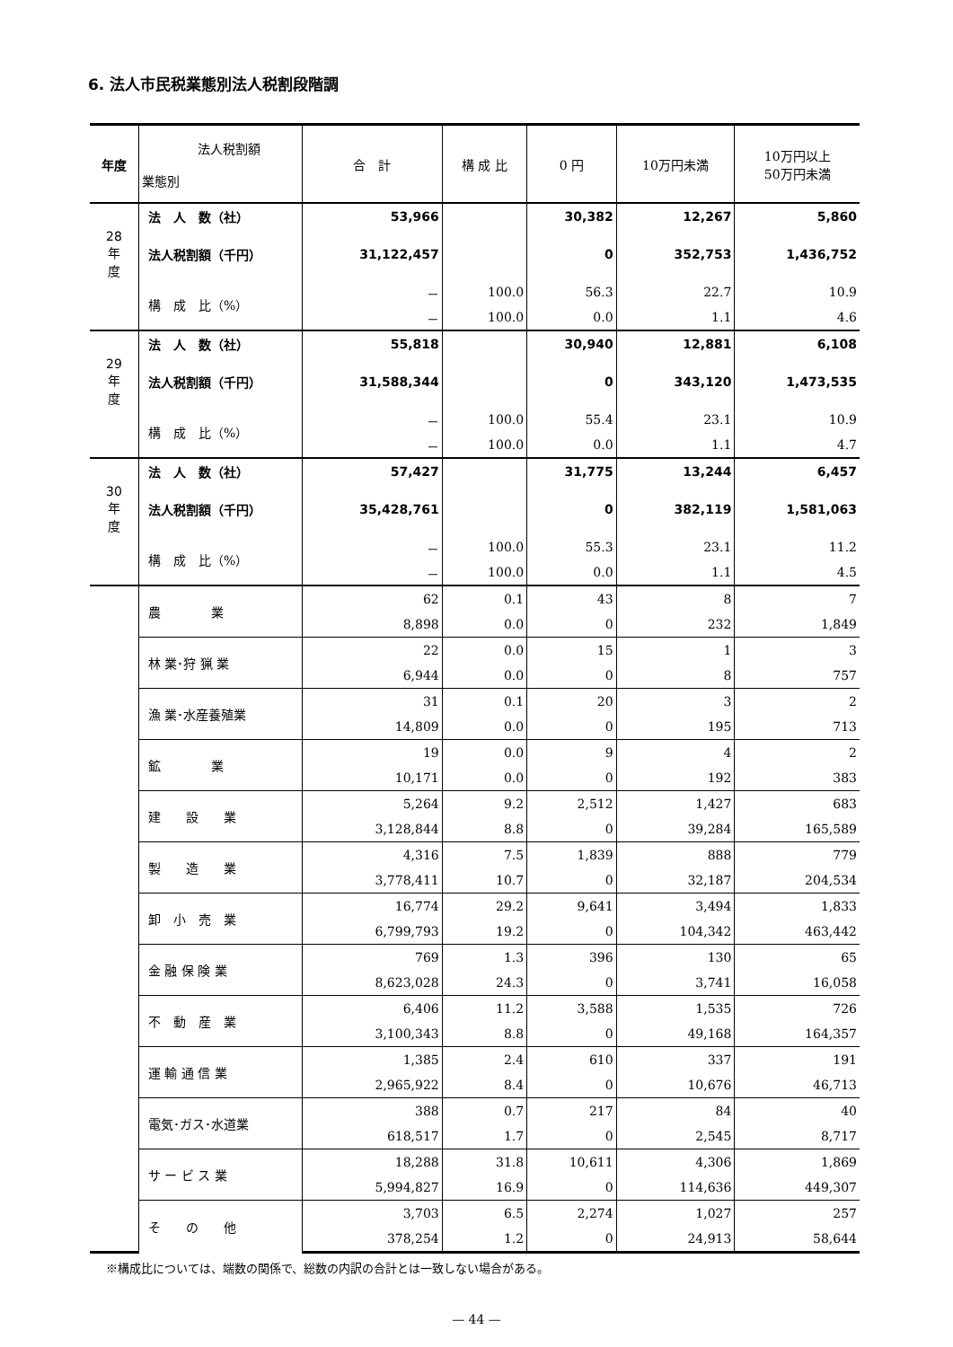6. 法人市民税業態別法人税割段階調
| 年度 | 法人税割額 業態別 | 合 計 | 構 成 比 | 0 円 | 10万円未満 | 10万円以上 50万円未満 |
| --- | --- | --- | --- | --- | --- | --- |
| | 法 人 数（社） | 53,966 | | 30,382 | 12,267 | 5,860 |
| 28 年 度 | 法人税割額（千円） | 31,122,457 | | 0 | 352,753 | 1,436,752 |
| | 構 成 比（%） | － | 100.0 | 56.3 | 22.7 | 10.9 |
| | | － | 100.0 | 0.0 | 1.1 | 4.6 |
| | 法 人 数（社） | 55,818 | | 30,940 | 12,881 | 6,108 |
| 29 年 度 | 法人税割額（千円） | 31,588,344 | | 0 | 343,120 | 1,473,535 |
| | 構 成 比（%） | － | 100.0 | 55.4 | 23.1 | 10.9 |
| | | － | 100.0 | 0.0 | 1.1 | 4.7 |
| | 法 人 数（社） | 57,427 | | 31,775 | 13,244 | 6,457 |
| 30 年 度 | 法人税割額（千円） | 35,428,761 | | 0 | 382,119 | 1,581,063 |
| | 構 成 比（%） | － | 100.0 | 55.3 | 23.1 | 11.2 |
| | | － | 100.0 | 0.0 | 1.1 | 4.5 |
| | 農 業 | 62 | 0.1 | 43 | 8 | 7 |
| | | 8,898 | 0.0 | 0 | 232 | 1,849 |
| | 林 業･狩 猟 業 | 22 | 0.0 | 15 | 1 | 3 |
| | | 6,944 | 0.0 | 0 | 8 | 757 |
| | 漁 業･水産養殖業 | 31 | 0.1 | 20 | 3 | 2 |
| | | 14,809 | 0.0 | 0 | 195 | 713 |
| | 鉱 業 | 19 | 0.0 | 9 | 4 | 2 |
| | | 10,171 | 0.0 | 0 | 192 | 383 |
| | 建 設 業 | 5,264 | 9.2 | 2,512 | 1,427 | 683 |
| | | 3,128,844 | 8.8 | 0 | 39,284 | 165,589 |
| | 製 造 業 | 4,316 | 7.5 | 1,839 | 888 | 779 |
| | | 3,778,411 | 10.7 | 0 | 32,187 | 204,534 |
| | 卸 小 売 業 | 16,774 | 29.2 | 9,641 | 3,494 | 1,833 |
| | | 6,799,793 | 19.2 | 0 | 104,342 | 463,442 |
| | 金 融 保 険 業 | 769 | 1.3 | 396 | 130 | 65 |
| | | 8,623,028 | 24.3 | 0 | 3,741 | 16,058 |
| | 不 動 産 業 | 6,406 | 11.2 | 3,588 | 1,535 | 726 |
| | | 3,100,343 | 8.8 | 0 | 49,168 | 164,357 |
| | 運 輸 通 信 業 | 1,385 | 2.4 | 610 | 337 | 191 |
| | | 2,965,922 | 8.4 | 0 | 10,676 | 46,713 |
| | 電気･ガス･水道業 | 388 | 0.7 | 217 | 84 | 40 |
| | | 618,517 | 1.7 | 0 | 2,545 | 8,717 |
| | サ ー ビ ス 業 | 18,288 | 31.8 | 10,611 | 4,306 | 1,869 |
| | | 5,994,827 | 16.9 | 0 | 114,636 | 449,307 |
| | そ の 他 | 3,703 | 6.5 | 2,274 | 1,027 | 257 |
| | | 378,254 | 1.2 | 0 | 24,913 | 58,644 |
※構成比については、端数の関係で、総数の内訳の合計とは一致しない場合がある。
— 44 —